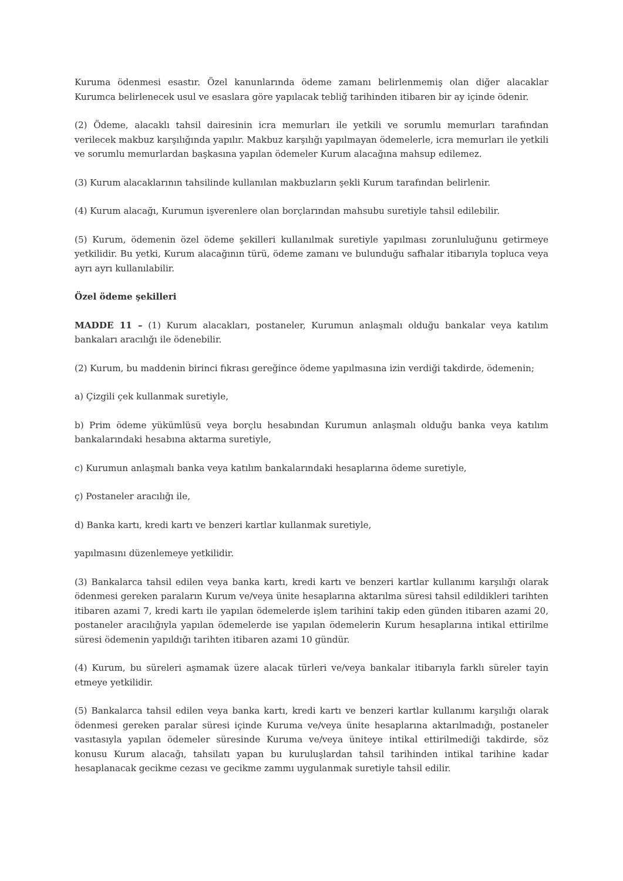Kuruma ödenmesi esastır. Özel kanunlarında ödeme zamanı belirlenmemiş olan diğer alacaklar Kurumca belirlenecek usul ve esaslara göre yapılacak tebliğ tarihinden itibaren bir ay içinde ödenir.
(2) Ödeme, alacaklı tahsil dairesinin icra memurları ile yetkili ve sorumlu memurları tarafından verilecek makbuz karşılığında yapılır. Makbuz karşılığı yapılmayan ödemelerle, icra memurları ile yetkili ve sorumlu memurlardan başkasına yapılan ödemeler Kurum alacağına mahsup edilemez.
(3) Kurum alacaklarının tahsilinde kullanılan makbuzların şekli Kurum tarafından belirlenir.
(4) Kurum alacağı, Kurumun işverenlere olan borçlarından mahsubu suretiyle tahsil edilebilir.
(5) Kurum, ödemenin özel ödeme şekilleri kullanılmak suretiyle yapılması zorunluluğunu getirmeye yetkilidir. Bu yetki, Kurum alacağının türü, ödeme zamanı ve bulunduğu safhalar itibarıyla topluca veya ayrı ayrı kullanılabilir.
Özel ödeme şekilleri
MADDE 11 – (1) Kurum alacakları, postaneler, Kurumun anlaşmalı olduğu bankalar veya katılım bankaları aracılığı ile ödenebilir.
(2) Kurum, bu maddenin birinci fıkrası gereğince ödeme yapılmasına izin verdiği takdirde, ödemenin;
a) Çizgili çek kullanmak suretiyle,
b) Prim ödeme yükümlüsü veya borçlu hesabından Kurumun anlaşmalı olduğu banka veya katılım bankalarındaki hesabına aktarma suretiyle,
c) Kurumun anlaşmalı banka veya katılım bankalarındaki hesaplarına ödeme suretiyle,
ç) Postaneler aracılığı ile,
d) Banka kartı, kredi kartı ve benzeri kartlar kullanmak suretiyle,
yapılmasını düzenlemeye yetkilidir.
(3) Bankalarca tahsil edilen veya banka kartı, kredi kartı ve benzeri kartlar kullanımı karşılığı olarak ödenmesi gereken paraların Kurum ve/veya ünite hesaplarına aktarılma süresi tahsil edildikleri tarihten itibaren azami 7, kredi kartı ile yapılan ödemelerde işlem tarihini takip eden günden itibaren azami 20, postaneler aracılığıyla yapılan ödemelerde ise yapılan ödemelerin Kurum hesaplarına intikal ettirilme süresi ödemenin yapıldığı tarihten itibaren azami 10 gündür.
(4) Kurum, bu süreleri aşmamak üzere alacak türleri ve/veya bankalar itibarıyla farklı süreler tayin etmeye yetkilidir.
(5) Bankalarca tahsil edilen veya banka kartı, kredi kartı ve benzeri kartlar kullanımı karşılığı olarak ödenmesi gereken paralar süresi içinde Kuruma ve/veya ünite hesaplarına aktarılmadığı, postaneler vasıtasıyla yapılan ödemeler süresinde Kuruma ve/veya üniteye intikal ettirilmediği takdirde, söz konusu Kurum alacağı, tahsilatı yapan bu kuruluşlardan tahsil tarihinden intikal tarihine kadar hesaplanacak gecikme cezası ve gecikme zammı uygulanmak suretiyle tahsil edilir.